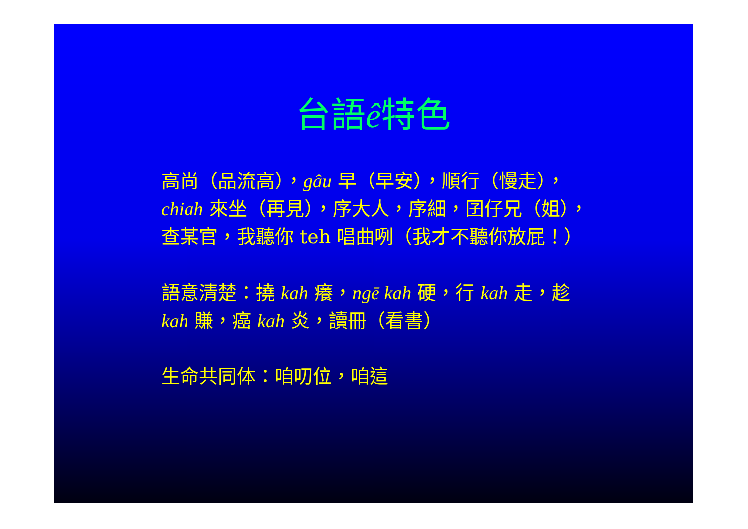台語ê特色
高尚（品流高），gâu 早（早安），順行（慢走），chiah 來坐（再見），序大人，序細，囝仔兄（姐），查某官，我聽你 teh 唱曲咧（我才不聽你放屁！）
語意清楚：撓 kah 癢，ngē kah 硬，行 kah 走，趁 kah 賺，癌 kah 炎，讀冊（看書）
生命共同体：咱叨位，咱這